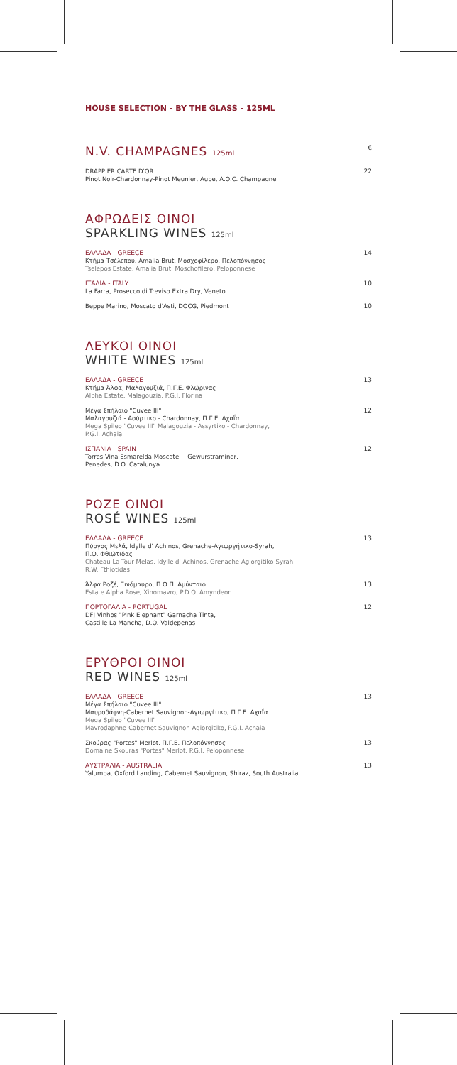HOUSE SELECTION - BY THE GLASS - 125ML
N.V. CHAMPAGNES 125ml
€
DRAPPIER CARTE D'OR
Pinot Noir-Chardonnay-Pinot Meunier, Aube, A.O.C. Champagne 22
ΑΦΡΩΔΕΙΣ ΟΙΝΟΙ
SPARKLING WINES 125ml
ΕΛΛΑΔΑ - GREECE
Κτήμα Τσέλεπου, Amalia Brut, Μοσχοφίλερο, Πελοπόννησος
Tselepos Estate, Amalia Brut, Moschofilero, Peloponnese 14
ΙΤΑΛΙΑ - ITALY
La Farra, Prosecco di Treviso Extra Dry, Veneto 10
Beppe Marino, Moscato d'Asti, DOCG, Piedmont 10
ΛΕΥΚΟΙ ΟΙΝΟΙ
WHITE WINES 125ml
ΕΛΛΑΔΑ - GREECE
Κτήμα Άλφα, Μαλαγουζιά, Π.Γ.Ε. Φλώρινας
Alpha Estate, Malagouzia, P.G.I. Florina 13
Μέγα Σπήλαιο "Cuvee III"
Μαλαγουζιά - Ασύρτικο - Chardonnay, Π.Γ.Ε. Αχαΐα
Mega Spileo "Cuvee III" Malagouzia - Assyrtiko - Chardonnay,
P.G.I. Achaia 12
ΙΣΠΑΝΙΑ - SPAIN
Torres Vina Esmarelda Moscatel – Gewurstraminer,
Penedes, D.O. Catalunya 12
ΡΟΖΕ ΟΙΝΟΙ
ROSÉ WINES 125ml
ΕΛΛΑΔΑ - GREECE
Πύργος Μελά, Idylle d' Achinos, Grenache-Αγιωργήτικο-Syrah,
Π.Ο. Φθιώτιδας
Chateau La Tour Melas, Idylle d' Achinos, Grenache-Agiorgitiko-Syrah,
R.W. Fthiotidas 13
Άλφα Ροζέ, Ξινόμαυρο, Π.Ο.Π. Αμύνταιο
Estate Alpha Rose, Xinomavro, P.D.O. Amyndeon 13
ΠΟΡΤΟΓΑΛΙΑ - PORTUGAL
DFJ Vinhos "Pink Elephant" Garnacha Tinta,
Castille La Mancha, D.O. Valdepenas 12
ΕΡΥΘΡΟΙ ΟΙΝΟΙ
RED WINES 125ml
ΕΛΛΑΔΑ - GREECE
Μέγα Σπήλαιο "Cuvee III"
Μαυροδάφνη-Cabernet Sauvignon-Αγιωργίτικο, Π.Γ.Ε. Αχαΐα
Mega Spileo "Cuvee III"
Mavrodaphne-Cabernet Sauvignon-Agiorgitiko, P.G.I. Achaia 13
Σκούρας "Portes" Merlot, Π.Γ.Ε. Πελοπόννησος
Domaine Skouras "Portes" Merlot, P.G.I. Peloponnese 13
ΑΥΣΤΡΑΛΙΑ - AUSTRALIA
Yalumba, Oxford Landing, Cabernet Sauvignon, Shiraz, South Australia 13